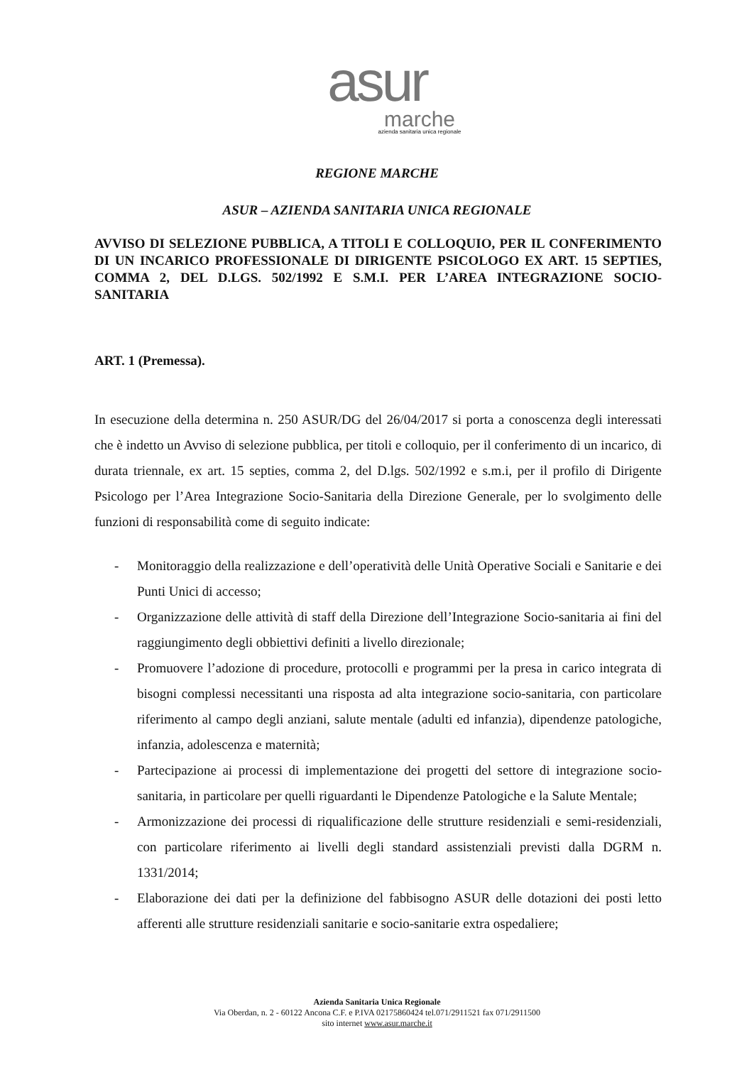asur
marche
azienda sanitaria unica regionale
REGIONE MARCHE
ASUR – AZIENDA SANITARIA UNICA REGIONALE
AVVISO DI SELEZIONE PUBBLICA, A TITOLI E COLLOQUIO, PER IL CONFERIMENTO DI UN INCARICO PROFESSIONALE DI DIRIGENTE PSICOLOGO EX ART. 15 SEPTIES, COMMA 2, DEL D.LGS. 502/1992 E S.M.I. PER L’AREA INTEGRAZIONE SOCIO-SANITARIA
ART. 1 (Premessa).
In esecuzione della determina n. 250 ASUR/DG del 26/04/2017 si porta a conoscenza degli interessati che è indetto un Avviso di selezione pubblica, per titoli e colloquio, per il conferimento di un incarico, di durata triennale, ex art. 15 septies, comma 2, del D.lgs. 502/1992 e s.m.i, per il profilo di Dirigente Psicologo per l’Area Integrazione Socio-Sanitaria della Direzione Generale, per lo svolgimento delle funzioni di responsabilità come di seguito indicate:
- Monitoraggio della realizzazione e dell’operatività delle Unità Operative Sociali e Sanitarie e dei Punti Unici di accesso;
- Organizzazione delle attività di staff della Direzione dell’Integrazione Socio-sanitaria ai fini del raggiungimento degli obbiettivi definiti a livello direzionale;
- Promuovere l’adozione di procedure, protocolli e programmi per la presa in carico integrata di bisogni complessi necessitanti una risposta ad alta integrazione socio-sanitaria, con particolare riferimento al campo degli anziani, salute mentale (adulti ed infanzia), dipendenze patologiche, infanzia, adolescenza e maternità;
- Partecipazione ai processi di implementazione dei progetti del settore di integrazione socio-sanitaria, in particolare per quelli riguardanti le Dipendenze Patologiche e la Salute Mentale;
- Armonizzazione dei processi di riqualificazione delle strutture residenziali e semi-residenziali, con particolare riferimento ai livelli degli standard assistenziali previsti dalla DGRM n. 1331/2014;
- Elaborazione dei dati per la definizione del fabbisogno ASUR delle dotazioni dei posti letto afferenti alle strutture residenziali sanitarie e socio-sanitarie extra ospedaliere;
Azienda Sanitaria Unica Regionale
Via Oberdan, n. 2 - 60122 Ancona C.F. e P.IVA 02175860424 tel.071/2911521 fax 071/2911500
sito internet www.asur.marche.it